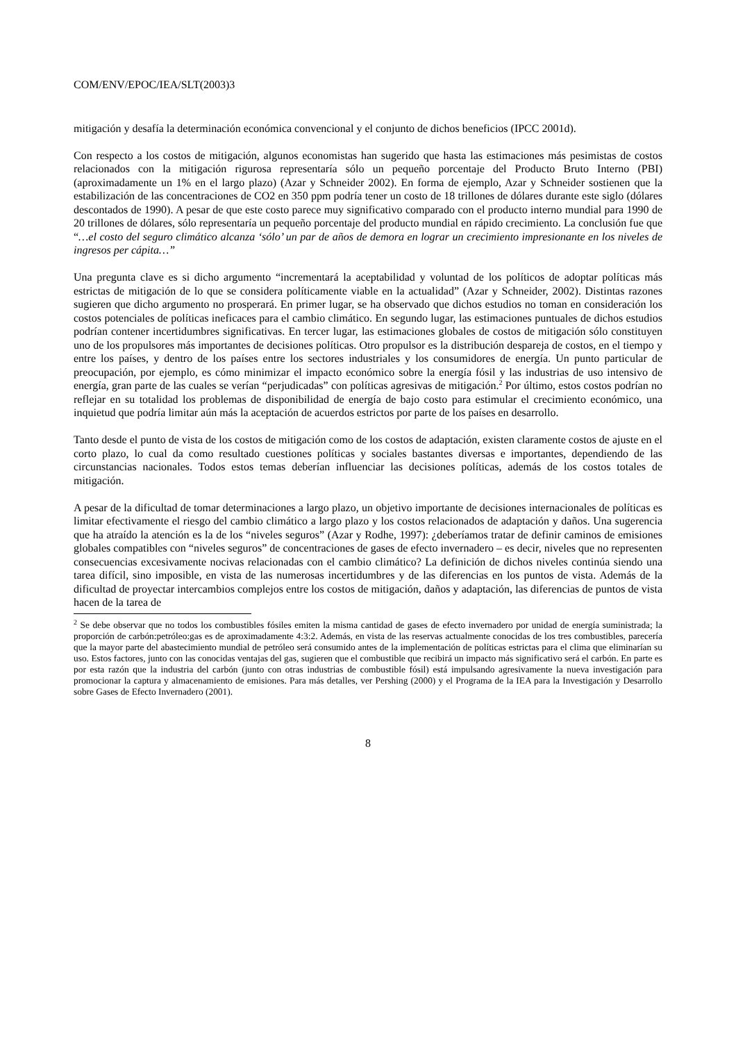COM/ENV/EPOC/IEA/SLT(2003)3
mitigación y desafía la determinación económica convencional y el conjunto de dichos beneficios (IPCC 2001d).
Con respecto a los costos de mitigación, algunos economistas han sugerido que hasta las estimaciones más pesimistas de costos relacionados con la mitigación rigurosa representaría sólo un pequeño porcentaje del Producto Bruto Interno (PBI) (aproximadamente un 1% en el largo plazo) (Azar y Schneider 2002). En forma de ejemplo, Azar y Schneider sostienen que la estabilización de las concentraciones de CO2 en 350 ppm podría tener un costo de 18 trillones de dólares durante este siglo (dólares descontados de 1990). A pesar de que este costo parece muy significativo comparado con el producto interno mundial para 1990 de 20 trillones de dólares, sólo representaría un pequeño porcentaje del producto mundial en rápido crecimiento. La conclusión fue que “…el costo del seguro climático alcanza ‘sólo’ un par de años de demora en lograr un crecimiento impresionante en los niveles de ingresos per cápita…”
Una pregunta clave es si dicho argumento “incrementará la aceptabilidad y voluntad de los políticos de adoptar políticas más estrictas de mitigación de lo que se considera políticamente viable en la actualidad” (Azar y Schneider, 2002). Distintas razones sugieren que dicho argumento no prosperará. En primer lugar, se ha observado que dichos estudios no toman en consideración los costos potenciales de políticas ineficaces para el cambio climático. En segundo lugar, las estimaciones puntuales de dichos estudios podrían contener incertidumbres significativas. En tercer lugar, las estimaciones globales de costos de mitigación sólo constituyen uno de los propulsores más importantes de decisiones políticas. Otro propulsor es la distribución despareja de costos, en el tiempo y entre los países, y dentro de los países entre los sectores industriales y los consumidores de energía. Un punto particular de preocupación, por ejemplo, es cómo minimizar el impacto económico sobre la energía fósil y las industrias de uso intensivo de energía, gran parte de las cuales se verían “perjudicadas” con políticas agresivas de mitigación.<sup>2</sup> Por último, estos costos podrían no reflejar en su totalidad los problemas de disponibilidad de energía de bajo costo para estimular el crecimiento económico, una inquietud que podría limitar aún más la aceptación de acuerdos estrictos por parte de los países en desarrollo.
Tanto desde el punto de vista de los costos de mitigación como de los costos de adaptación, existen claramente costos de ajuste en el corto plazo, lo cual da como resultado cuestiones políticas y sociales bastantes diversas e importantes, dependiendo de las circunstancias nacionales. Todos estos temas deberían influenciar las decisiones políticas, además de los costos totales de mitigación.
A pesar de la dificultad de tomar determinaciones a largo plazo, un objetivo importante de decisiones internacionales de políticas es limitar efectivamente el riesgo del cambio climático a largo plazo y los costos relacionados de adaptación y daños. Una sugerencia que ha atraído la atención es la de los “niveles seguros” (Azar y Rodhe, 1997): ¿deberíamos tratar de definir caminos de emisiones globales compatibles con “niveles seguros” de concentraciones de gases de efecto invernadero – es decir, niveles que no representen consecuencias excesivamente nocivas relacionadas con el cambio climático? La definición de dichos niveles continúa siendo una tarea difícil, sino imposible, en vista de las numerosas incertidumbres y de las diferencias en los puntos de vista. Además de la dificultad de proyectar intercambios complejos entre los costos de mitigación, daños y adaptación, las diferencias de puntos de vista hacen de la tarea de
<sup>2</sup> Se debe observar que no todos los combustibles fósiles emiten la misma cantidad de gases de efecto invernadero por unidad de energía suministrada; la proporción de carbón:petróleo:gas es de aproximadamente 4:3:2. Además, en vista de las reservas actualmente conocidas de los tres combustibles, parecería que la mayor parte del abastecimiento mundial de petróleo será consumido antes de la implementación de políticas estrictas para el clima que eliminarían su uso. Estos factores, junto con las conocidas ventajas del gas, sugieren que el combustible que recibirá un impacto más significativo será el carbón. En parte es por esta razón que la industria del carbón (junto con otras industrias de combustible fósil) está impulsando agresivamente la nueva investigación para promocionar la captura y almacenamiento de emisiones. Para más detalles, ver Pershing (2000) y el Programa de la IEA para la Investigación y Desarrollo sobre Gases de Efecto Invernadero (2001).
8